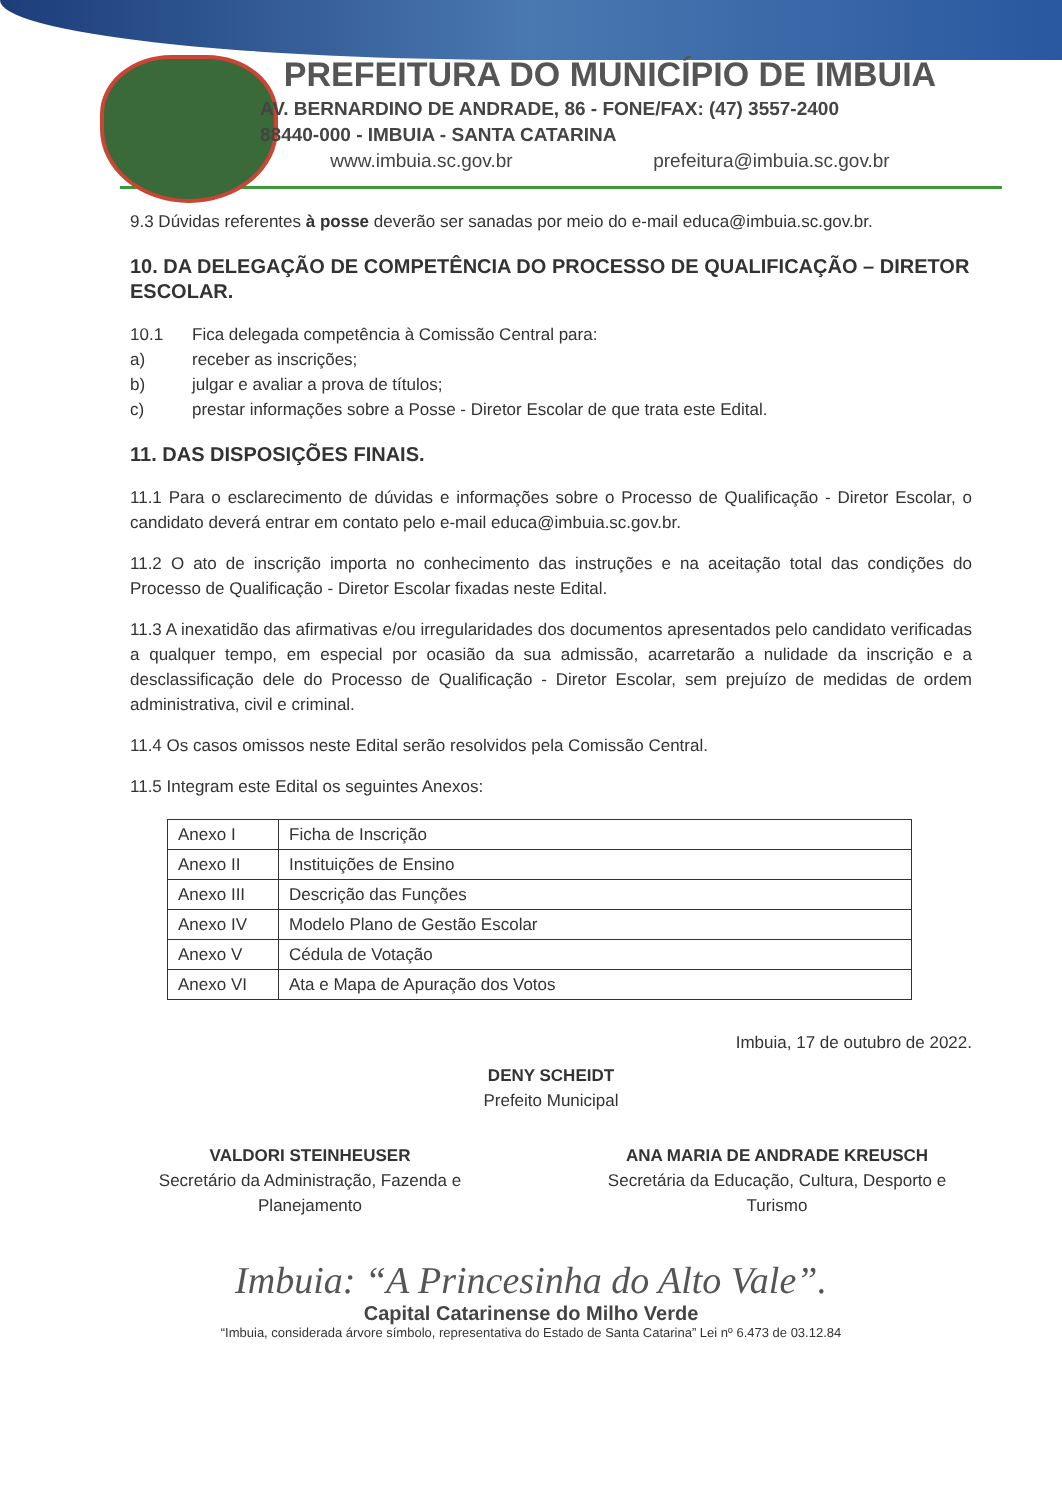PREFEITURA DO MUNICÍPIO DE IMBUIA
AV. BERNARDINO DE ANDRADE, 86 - FONE/FAX: (47) 3557-2400
88440-000 - IMBUIA - SANTA CATARINA
www.imbuia.sc.gov.br prefeitura@imbuia.sc.gov.br
9.3 Dúvidas referentes à posse deverão ser sanadas por meio do e-mail educa@imbuia.sc.gov.br.
10. DA DELEGAÇÃO DE COMPETÊNCIA DO PROCESSO DE QUALIFICAÇÃO – DIRETOR ESCOLAR.
10.1 Fica delegada competência à Comissão Central para:
a) receber as inscrições;
b) julgar e avaliar a prova de títulos;
c) prestar informações sobre a Posse - Diretor Escolar de que trata este Edital.
11. DAS DISPOSIÇÕES FINAIS.
11.1 Para o esclarecimento de dúvidas e informações sobre o Processo de Qualificação - Diretor Escolar, o candidato deverá entrar em contato pelo e-mail educa@imbuia.sc.gov.br.
11.2 O ato de inscrição importa no conhecimento das instruções e na aceitação total das condições do Processo de Qualificação - Diretor Escolar fixadas neste Edital.
11.3 A inexatidão das afirmativas e/ou irregularidades dos documentos apresentados pelo candidato verificadas a qualquer tempo, em especial por ocasião da sua admissão, acarretarão a nulidade da inscrição e a desclassificação dele do Processo de Qualificação - Diretor Escolar, sem prejuízo de medidas de ordem administrativa, civil e criminal.
11.4 Os casos omissos neste Edital serão resolvidos pela Comissão Central.
11.5 Integram este Edital os seguintes Anexos:
| Anexo I | Ficha de Inscrição |
| Anexo II | Instituições de Ensino |
| Anexo III | Descrição das Funções |
| Anexo IV | Modelo Plano de Gestão Escolar |
| Anexo V | Cédula de Votação |
| Anexo VI | Ata e Mapa de Apuração dos Votos |
Imbuia, 17 de outubro de 2022.
DENY SCHEIDT
Prefeito Municipal
VALDORI STEINHEUSER
Secretário da Administração, Fazenda e Planejamento
ANA MARIA DE ANDRADE KREUSCH
Secretária da Educação, Cultura, Desporto e Turismo
Imbuia: “A Princesinha do Alto Vale”.
Capital Catarinense do Milho Verde
“Imbuia, considerada árvore símbolo, representativa do Estado de Santa Catarina” Lei nº 6.473 de 03.12.84